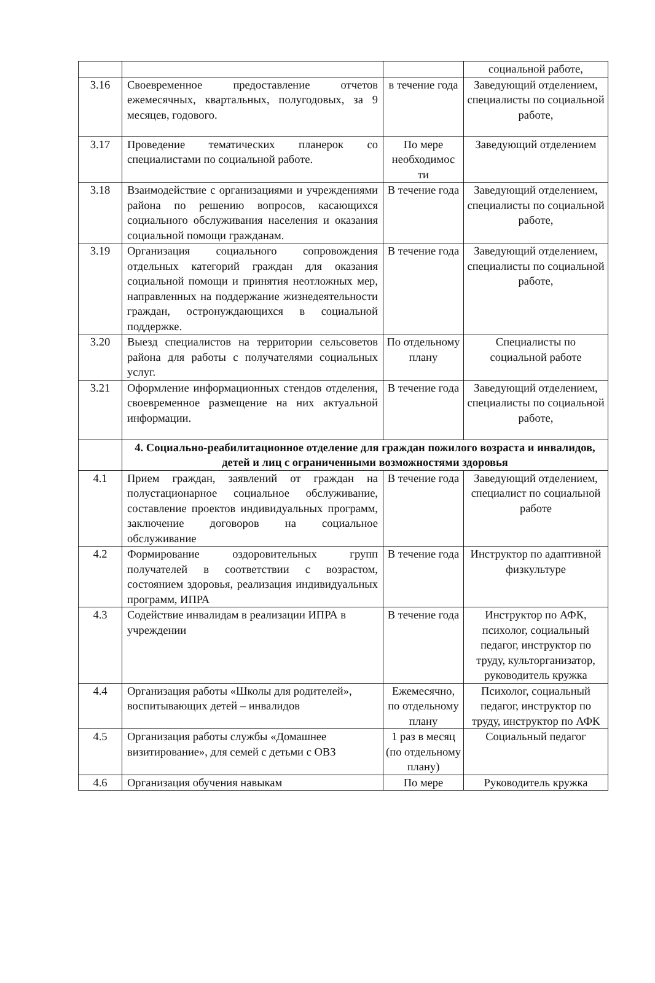| | | | социальной работе, |
| 3.16 | Своевременное предоставление отчетов ежемесячных, квартальных, полугодовых, за 9 месяцев, годового. | в течение года | Заведующий отделением, специалисты по социальной работе, |
| 3.17 | Проведение тематических планерок со специалистами по социальной работе. | По мере необходимос ти | Заведующий отделением |
| 3.18 | Взаимодействие с организациями и учреждениями района по решению вопросов, касающихся социального обслуживания населения и оказания социальной помощи гражданам. | В течение года | Заведующий отделением, специалисты по социальной работе, |
| 3.19 | Организация социального сопровождения отдельных категорий граждан для оказания социальной помощи и принятия неотложных мер, направленных на поддержание жизнедеятельности граждан, остронуждающихся в социальной поддержке. | В течение года | Заведующий отделением, специалисты по социальной работе, |
| 3.20 | Выезд специалистов на территории сельсоветов района для работы с получателями социальных услуг. | По отдельному плану | Специалисты по социальной работе |
| 3.21 | Оформление информационных стендов отделения, своевременное размещение на них актуальной информации. | В течение года | Заведующий отделением, специалисты по социальной работе, |
| | 4. Социально-реабилитационное отделение для граждан пожилого возраста и инвалидов, детей и лиц с ограниченными возможностями здоровья | | |
| 4.1 | Прием граждан, заявлений от граждан на полустационарное социальное обслуживание, составление проектов индивидуальных программ, заключение договоров на социальное обслуживание | В течение года | Заведующий отделением, специалист по социальной работе |
| 4.2 | Формирование оздоровительных групп получателей в соответствии с возрастом, состоянием здоровья, реализация индивидуальных программ, ИПРА | В течение года | Инструктор по адаптивной физкультуре |
| 4.3 | Содействие инвалидам в реализации ИПРА в учреждении | В течение года | Инструктор по АФК, психолог, социальный педагог, инструктор по труду, культорганизатор, руководитель кружка |
| 4.4 | Организация работы «Школы для родителей», воспитывающих детей – инвалидов | Ежемесячно, по отдельному плану | Психолог, социальный педагог, инструктор по труду, инструктор по АФК |
| 4.5 | Организация работы службы «Домашнее визитирование», для семей с детьми с ОВЗ | 1 раз в месяц (по отдельному плану) | Социальный педагог |
| 4.6 | Организация обучения навыкам | По мере | Руководитель кружка |